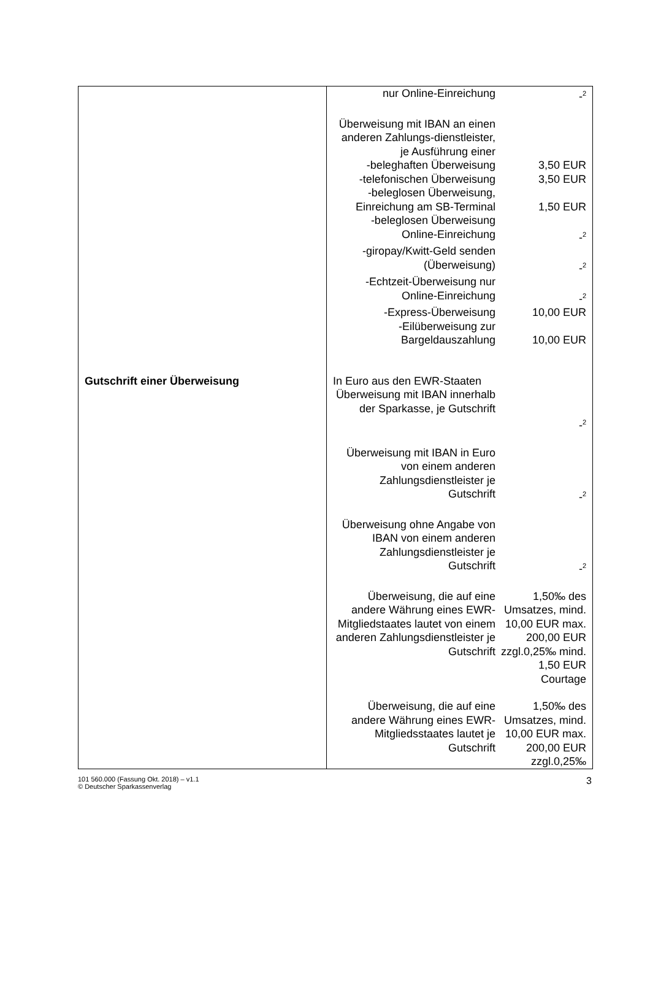Gutschrift einer Überweisung
nur Online-Einreichung -<sup>2</sup>
Überweisung mit IBAN an einen anderen Zahlungs-dienstleister, je Ausführung einer
-beleghaften Überweisung 3,50 EUR
-telefonischen Überweisung
3,50 EUR
-beleglosen Überweisung, Einreichung am SB-Terminal
1,50 EUR
-beleglosen Überweisung Online-Einreichung
-<sup>2</sup>
-giropay/Kwitt-Geld senden (Überweisung)
-<sup>2</sup>
-Echtzeit-Überweisung nur Online-Einreichung
-<sup>2</sup>
-Express-Überweisung 10,00 EUR
-Eilüberweisung zur Bargeldauszahlung
10,00 EUR
In Euro aus den EWR-Staaten
Überweisung mit IBAN innerhalb der Sparkasse, je Gutschrift
-<sup>2</sup>
Überweisung mit IBAN in Euro von einem anderen Zahlungsdienstleister je Gutschrift
-<sup>2</sup>
Überweisung ohne Angabe von IBAN von einem anderen Zahlungsdienstleister je Gutschrift
-<sup>2</sup>
Überweisung, die auf eine andere Währung eines EWR-Mitgliedstaates lautet von einem anderen Zahlungsdienstleister je Gutschrift
1,50‰ des Umsatzes, mind. 10,00 EUR max. 200,00 EUR zzgl.0,25‰ mind. 1,50 EUR Courtage
Überweisung, die auf eine andere Währung eines EWR-Mitgliedsstaates lautet je Gutschrift
1,50‰ des Umsatzes, mind. 10,00 EUR max. 200,00 EUR zzgl.0,25‰
101 560.000 (Fassung Okt. 2018) – v1.1
© Deutscher Sparkassenverlag
3